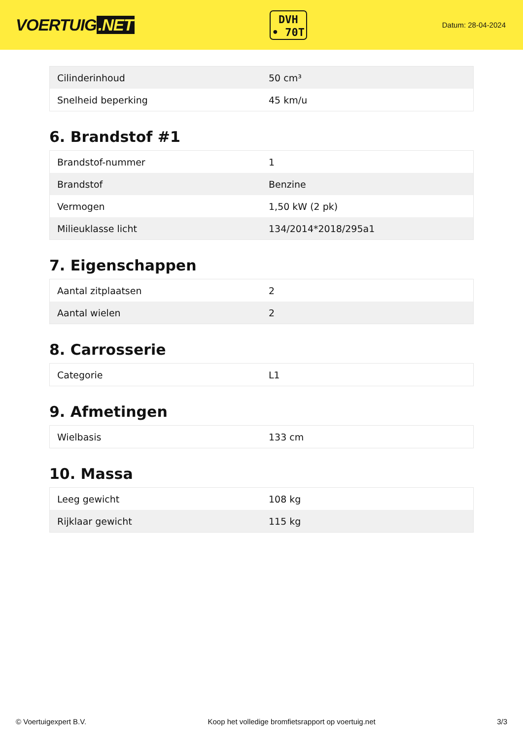VOERTUIG.NET
DVH
• 70T
Datum: 28-04-2024
| Cilinderinhoud | 50 cm³ |
| Snelheid beperking | 45 km/u |
6. Brandstof #1
| Brandstof-nummer | 1 |
| Brandstof | Benzine |
| Vermogen | 1,50 kW (2 pk) |
| Milieuklasse licht | 134/2014*2018/295a1 |
7. Eigenschappen
| Aantal zitplaatsen | 2 |
| Aantal wielen | 2 |
8. Carrosserie
| Categorie | L1 |
9. Afmetingen
| Wielbasis | 133 cm |
10. Massa
| Leeg gewicht | 108 kg |
| Rijklaar gewicht | 115 kg |
© Voertuigexpert B.V. Koop het volledige bromfietsrapport op voertuig.net 3/3